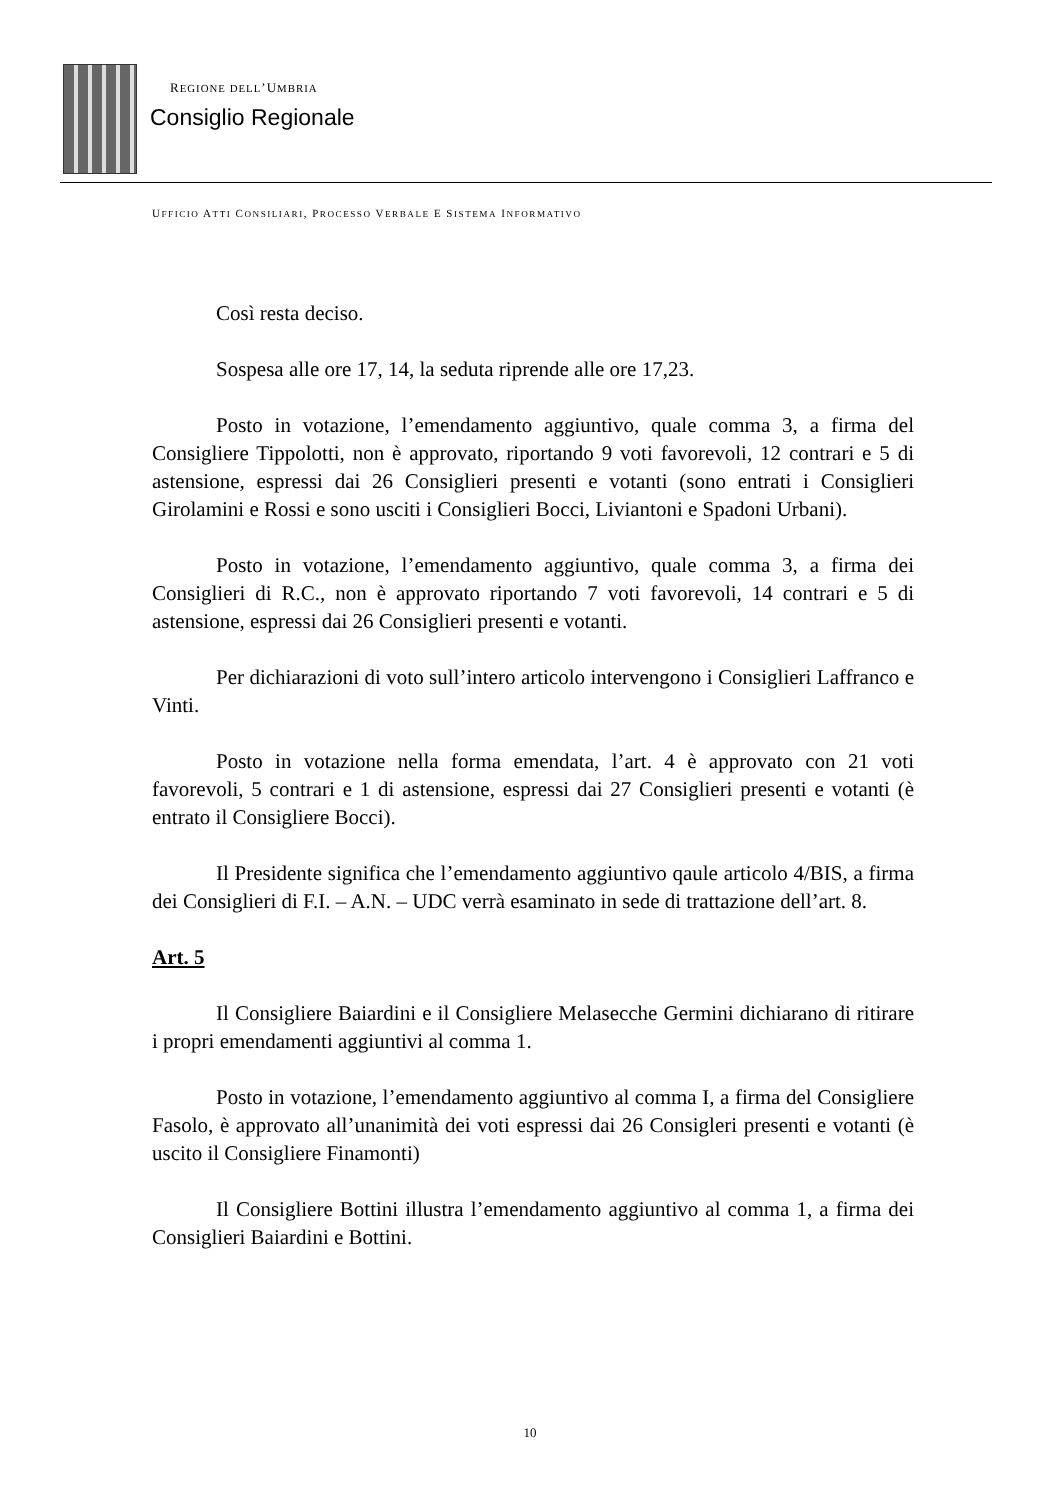REGIONE DELL’UMBRIA
Consiglio Regionale
UFFICIO ATTI CONSILIARI, PROCESSO VERBALE E SISTEMA INFORMATIVO
Così resta deciso.
Sospesa alle ore 17, 14, la seduta riprende alle ore 17,23.
Posto in votazione, l’emendamento aggiuntivo, quale comma 3, a firma del Consigliere Tippolotti, non è approvato, riportando 9 voti favorevoli, 12 contrari e 5 di astensione, espressi dai 26 Consiglieri presenti e votanti (sono entrati i Consiglieri Girolamini e Rossi e sono usciti i Consiglieri Bocci, Liviantoni e Spadoni Urbani).
Posto in votazione, l’emendamento aggiuntivo, quale comma 3, a firma dei Consiglieri di R.C., non è approvato riportando 7 voti favorevoli, 14 contrari e 5 di astensione, espressi dai 26 Consiglieri presenti e votanti.
Per dichiarazioni di voto sull’intero articolo intervengono i Consiglieri Laffranco e Vinti.
Posto in votazione nella forma emendata, l’art. 4 è approvato con 21 voti favorevoli, 5 contrari e 1 di astensione, espressi dai 27 Consiglieri presenti e votanti (è entrato il Consigliere Bocci).
Il Presidente significa che l’emendamento aggiuntivo qaule articolo 4/BIS, a firma dei Consiglieri di F.I. – A.N. – UDC verrà esaminato in sede di trattazione dell’art. 8.
Art. 5
Il Consigliere Baiardini e il Consigliere Melasecche Germini dichiarano di ritirare i propri emendamenti aggiuntivi al comma 1.
Posto in votazione, l’emendamento aggiuntivo al comma I, a firma del Consigliere Fasolo, è approvato all’unanimità dei voti espressi dai 26 Consigleri presenti e votanti (è uscito il Consigliere Finamonti)
Il Consigliere Bottini illustra l’emendamento aggiuntivo al comma 1, a firma dei Consiglieri Baiardini e Bottini.
10